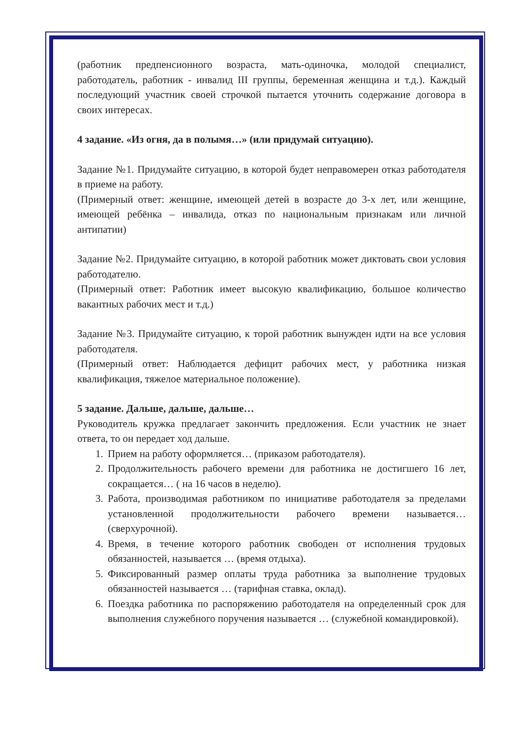(работник предпенсионного возраста, мать-одиночка, молодой специалист, работодатель, работник - инвалид III группы, беременная женщина и т.д.). Каждый последующий участник своей строчкой пытается уточнить содержание договора в своих интересах.
4 задание. «Из огня, да в полымя…» (или придумай ситуацию).
Задание №1. Придумайте ситуацию, в которой будет неправомерен отказ работодателя в приеме на работу.
(Примерный ответ: женщине, имеющей детей в возрасте до 3-х лет, или женщине, имеющей ребёнка – инвалида, отказ по национальным признакам или личной антипатии)
Задание №2. Придумайте ситуацию, в которой работник может диктовать свои условия работодателю.
(Примерный ответ: Работник имеет высокую квалификацию, большое количество вакантных рабочих мест и т.д.)
Задание №3. Придумайте ситуацию, к торой работник вынужден идти на все условия работодателя.
(Примерный ответ: Наблюдается дефицит рабочих мест, у работника низкая квалификация, тяжелое материальное положение).
5 задание. Дальше, дальше, дальше…
Руководитель кружка предлагает закончить предложения. Если участник не знает ответа, то он передает ход дальше.
1. Прием на работу оформляется… (приказом работодателя).
2. Продолжительность рабочего времени для работника не достигшего 16 лет, сокращается… ( на 16 часов в неделю).
3. Работа, производимая работником по инициативе работодателя за пределами установленной продолжительности рабочего времени называется… (сверхурочной).
4. Время, в течение которого работник свободен от исполнения трудовых обязанностей, называется … (время отдыха).
5. Фиксированный размер оплаты труда работника за выполнение трудовых обязанностей называется … (тарифная ставка, оклад).
6. Поездка работника по распоряжению работодателя на определенный срок для выполнения служебного поручения называется … (служебной командировкой).